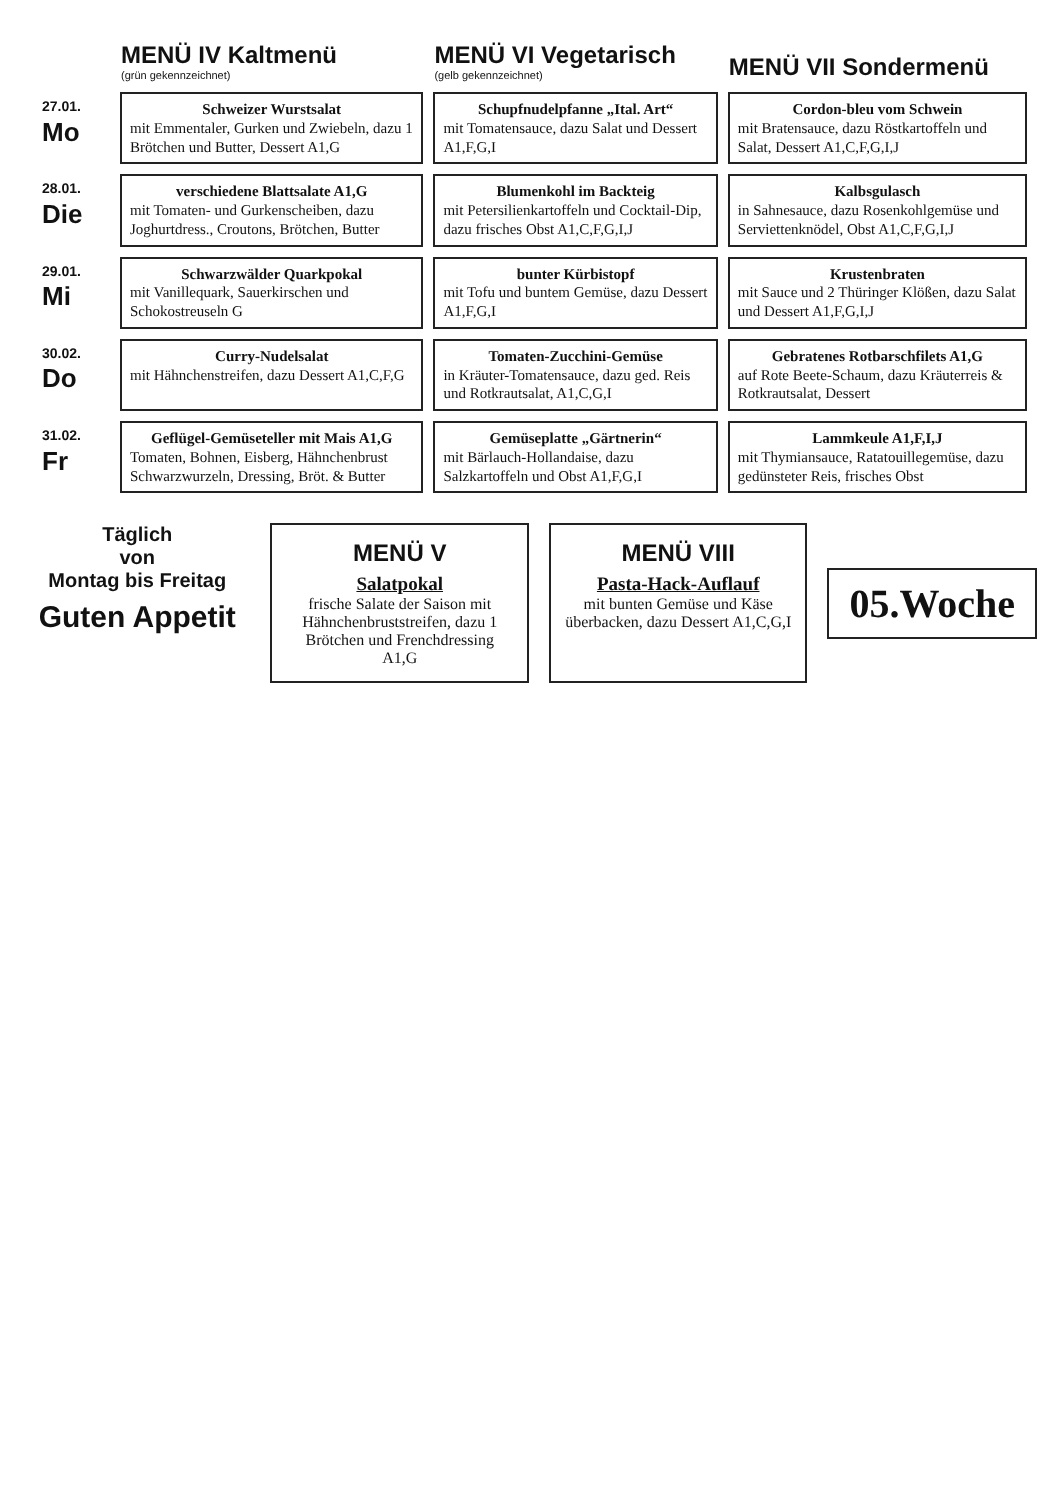| | MENÜ IV Kaltmenü (grün gekennzeichnet) | MENÜ VI Vegetarisch (gelb gekennzeichnet) | MENÜ VII Sondermenü |
| --- | --- | --- | --- |
| 27.01. Mo | Schweizer Wurstsalat mit Emmentaler, Gurken und Zwiebeln, dazu 1 Brötchen und Butter, Dessert A1,G | Schupfnudelpfanne „Ital. Art“ mit Tomatensauce, dazu Salat und Dessert A1,F,G,I | Cordon-bleu vom Schwein mit Bratensauce, dazu Röstkartoffeln und Salat, Dessert A1,C,F,G,I,J |
| 28.01. Die | verschiedene Blattsalate A1,G mit Tomaten- und Gurkenscheiben, dazu Joghurtdress., Croutons, Brötchen, Butter | Blumenkohl im Backteig mit Petersilienkartoffeln und Cocktail-Dip, dazu frisches Obst A1,C,F,G,I,J | Kalbsgulasch in Sahnesauce, dazu Rosenkohlgemüse und Serviettenknödel, Obst A1,C,F,G,I,J |
| 29.01. Mi | Schwarzwälder Quarkpokal mit Vanillequark, Sauerkirschen und Schokostreuseln G | bunter Kürbistopf mit Tofu und buntem Gemüse, dazu Dessert A1,F,G,I | Krustenbraten mit Sauce und 2 Thüringer Klößen, dazu Salat und Dessert A1,F,G,I,J |
| 30.02. Do | Curry-Nudelsalat mit Hähnchenstreifen, dazu Dessert A1,C,F,G | Tomaten-Zucchini-Gemüse in Kräuter-Tomatensauce, dazu ged. Reis und Rotkrautsalat, A1,C,G,I | Gebratenes Rotbarschfilets A1,G auf Rote Beete-Schaum, dazu Kräuterreis & Rotkrautsalat, Dessert |
| 31.02. Fr | Geflügel-Gemüseteller mit Mais A1,G Tomaten, Bohnen, Eisberg, Hähnchenbrust Schwarzwurzeln, Dressing, Bröt. & Butter | Gemüseplatte „Gärtnerin“ mit Bärlauch-Hollandaise, dazu Salzkartoffeln und Obst A1,F,G,I | Lammkeule A1,F,I,J mit Thymiansauce, Ratatouillegemüse, dazu gedünsteter Reis, frisches Obst |
Täglich
von
Montag bis Freitag
Guten Appetit
MENÜ V
Salatpokal
frische Salate der Saison mit Hähnchenbruststreifen, dazu 1 Brötchen und Frenchdressing A1,G
MENÜ VIII
Pasta-Hack-Auflauf
mit bunten Gemüse und Käse überbacken, dazu Dessert A1,C,G,I
05.Woche